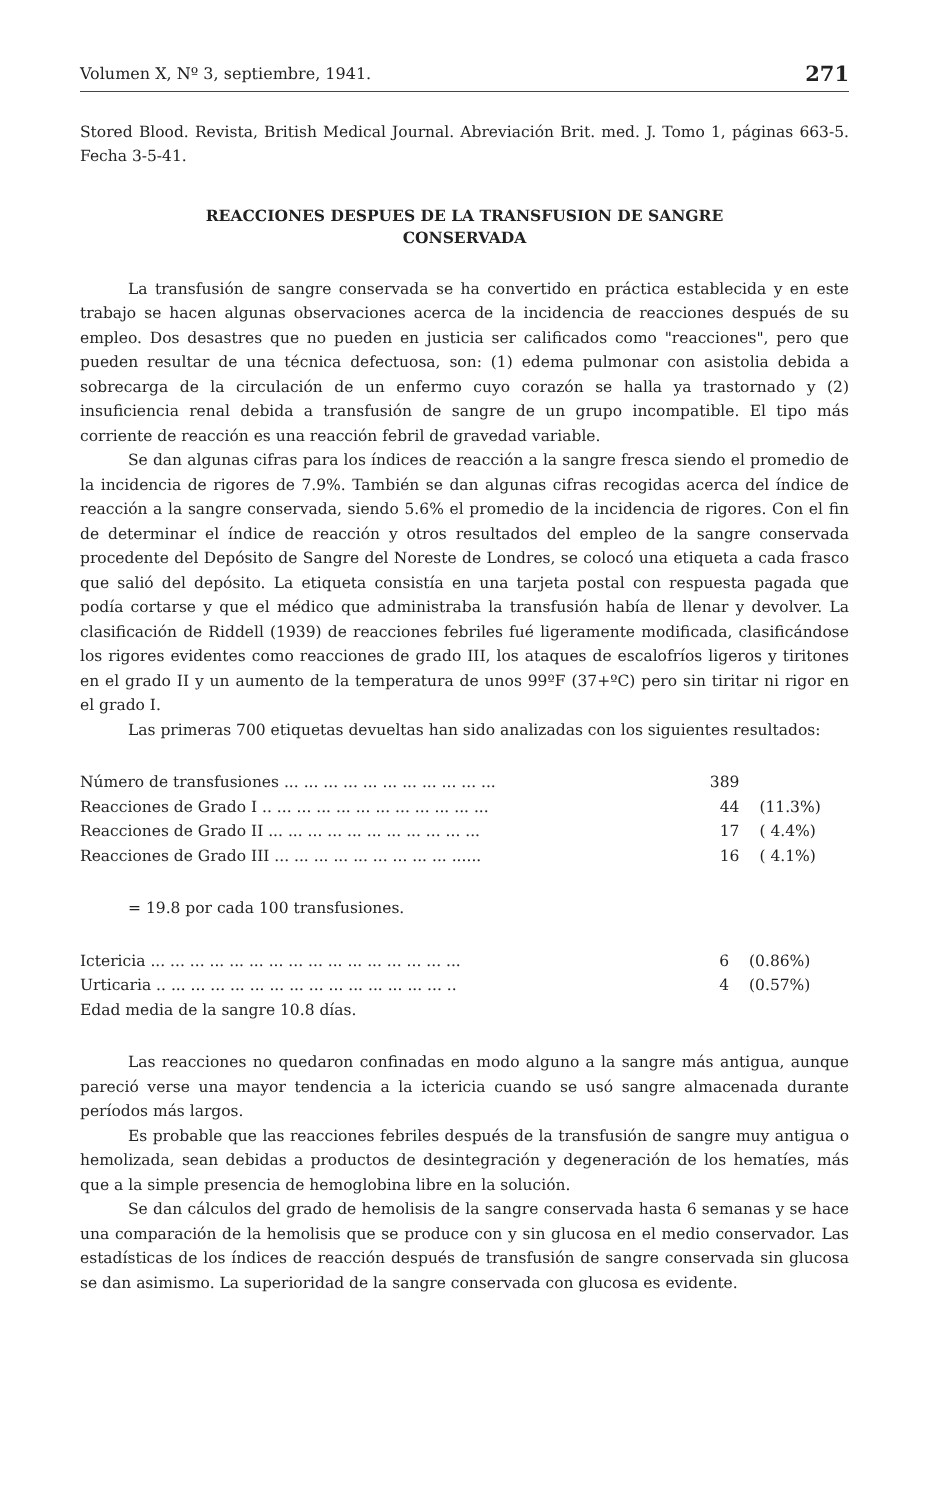Volumen X, Nº 3, septiembre, 1941. 271
Stored Blood. Revista, British Medical Journal. Abreviación Brit. med. J. Tomo 1, páginas 663-5. Fecha 3-5-41.
REACCIONES DESPUES DE LA TRANSFUSION DE SANGRE
CONSERVADA
La transfusión de sangre conservada se ha convertido en práctica establecida y en este trabajo se hacen algunas observaciones acerca de la incidencia de reacciones después de su empleo. Dos desastres que no pueden en justicia ser calificados como "reacciones", pero que pueden resultar de una técnica defectuosa, son: (1) edema pulmonar con asistolia debida a sobrecarga de la circulación de un enfermo cuyo corazón se halla ya trastornado y (2) insuficiencia renal debida a transfusión de sangre de un grupo incompatible. El tipo más corriente de reacción es una reacción febril de gravedad variable.
Se dan algunas cifras para los índices de reacción a la sangre fresca siendo el promedio de la incidencia de rigores de 7.9%. También se dan algunas cifras recogidas acerca del índice de reacción a la sangre conservada, siendo 5.6% el promedio de la incidencia de rigores. Con el fin de determinar el índice de reacción y otros resultados del empleo de la sangre conservada procedente del Depósito de Sangre del Noreste de Londres, se colocó una etiqueta a cada frasco que salió del depósito. La etiqueta consistía en una tarjeta postal con respuesta pagada que podía cortarse y que el médico que administraba la transfusión había de llenar y devolver. La clasificación de Riddell (1939) de reacciones febriles fué ligeramente modificada, clasificándose los rigores evidentes como reacciones de grado III, los ataques de escalofríos ligeros y tiritones en el grado II y un aumento de la temperatura de unos 99ºF (37+ºC) pero sin tiritar ni rigor en el grado I.
Las primeras 700 etiquetas devueltas han sido analizadas con los siguientes resultados:
| Número de transfusiones ... ... ... ... ... ... ... ... ... ... ... | 389 | |
| Reacciones de Grado I .. ... ... ... ... ... ... ... ... ... ... ... | 44 | (11.3%) |
| Reacciones de Grado II ... ... ... ... ... ... ... ... ... ... ... | 17 | ( 4.4%) |
| Reacciones de Grado III ... ... ... ... ... ... ... ... ... ...... | 16 | ( 4.1%) |
= 19.8 por cada 100 transfusiones.
| Ictericia ... ... ... ... ... ... ... ... ... ... ... ... ... ... ... ... | 6 | (0.86%) |
| Urticaria .. ... ... ... ... ... ... ... ... ... ... ... ... ... ... .. | 4 | (0.57%) |
| Edad media de la sangre 10.8 días. | | |
Las reacciones no quedaron confinadas en modo alguno a la sangre más antigua, aunque pareció verse una mayor tendencia a la ictericia cuando se usó sangre almacenada durante períodos más largos.
Es probable que las reacciones febriles después de la transfusión de sangre muy antigua o hemolizada, sean debidas a productos de desintegración y degeneración de los hematíes, más que a la simple presencia de hemoglobina libre en la solución.
Se dan cálculos del grado de hemolisis de la sangre conservada hasta 6 semanas y se hace una comparación de la hemolisis que se produce con y sin glucosa en el medio conservador. Las estadísticas de los índices de reacción después de transfusión de sangre conservada sin glucosa se dan asimismo. La superioridad de la sangre conservada con glucosa es evidente.